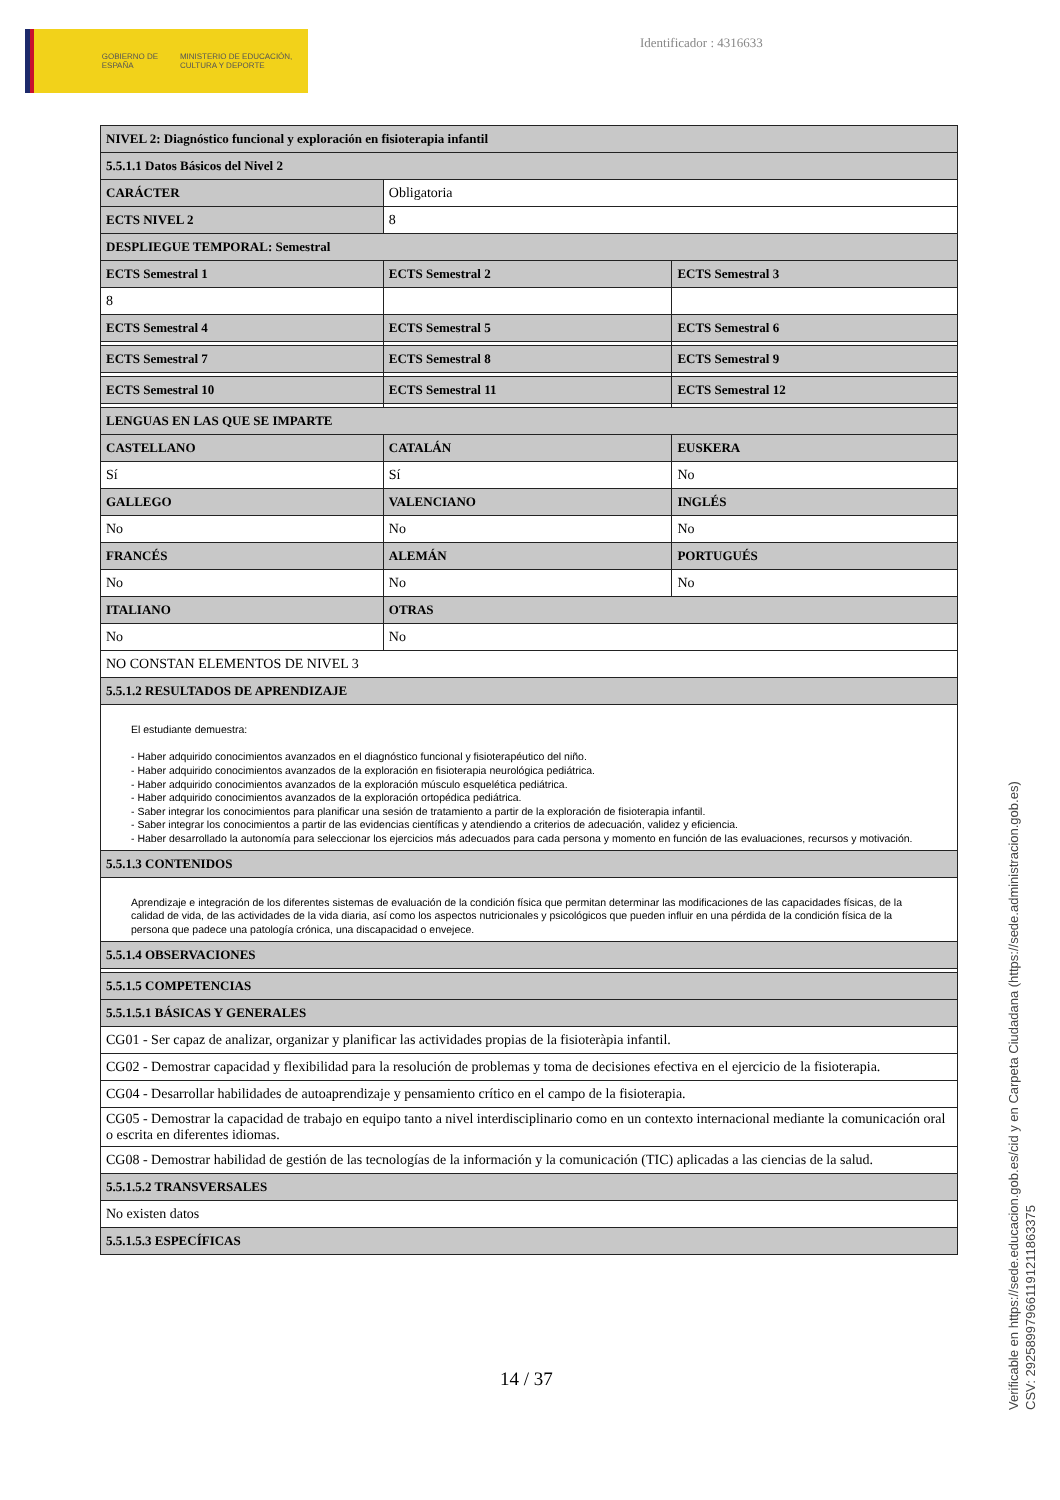GOBIERNO DE ESPAÑA
MINISTERIO DE EDUCACIÓN, CULTURA Y DEPORTE
Identificador : 4316633
| NIVEL 2: Diagnóstico funcional y exploración en fisioterapia infantil | | |
| 5.5.1.1 Datos Básicos del Nivel 2 | | |
| CARÁCTER | Obligatoria | |
| ECTS NIVEL 2 | 8 | |
| DESPLIEGUE TEMPORAL: Semestral | | |
| ECTS Semestral 1 | ECTS Semestral 2 | ECTS Semestral 3 |
| 8 | | |
| ECTS Semestral 4 | ECTS Semestral 5 | ECTS Semestral 6 |
| ECTS Semestral 7 | ECTS Semestral 8 | ECTS Semestral 9 |
| ECTS Semestral 10 | ECTS Semestral 11 | ECTS Semestral 12 |
| LENGUAS EN LAS QUE SE IMPARTE | | |
| CASTELLANO | CATALÁN | EUSKERA |
| Sí | Sí | No |
| GALLEGO | VALENCIANO | INGLÉS |
| No | No | No |
| FRANCÉS | ALEMÁN | PORTUGUÉS |
| No | No | No |
| ITALIANO | OTRAS | |
| No | No | |
| NO CONSTAN ELEMENTOS DE NIVEL 3 | | |
| 5.5.1.2 RESULTADOS DE APRENDIZAJE | | |
| El estudiante demuestra: - Haber adquirido conocimientos avanzados en el diagnóstico funcional y fisioterapéutico del niño. - Haber adquirido conocimientos avanzados de la exploración en fisioterapia neurológica pediátrica. - Haber adquirido conocimientos avanzados de la exploración músculo esquelética pediátrica. - Haber adquirido conocimientos avanzados de la exploración ortopédica pediátrica. - Saber integrar los conocimientos para planificar una sesión de tratamiento a partir de la exploración de fisioterapia infantil. - Saber integrar los conocimientos a partir de las evidencias científicas y atendiendo a criterios de adecuación, validez y eficiencia. - Haber desarrollado la autonomía para seleccionar los ejercicios más adecuados para cada persona y momento en función de las evaluaciones, recursos y motivación. | | |
| 5.5.1.3 CONTENIDOS | | |
| Aprendizaje e integración de los diferentes sistemas de evaluación de la condición física que permitan determinar las modificaciones de las capacidades físicas, de la calidad de vida, de las actividades de la vida diaria, así como los aspectos nutricionales y psicológicos que pueden influir en una pérdida de la condición física de la persona que padece una patología crónica, una discapacidad o envejece. | | |
| 5.5.1.4 OBSERVACIONES | | |
| 5.5.1.5 COMPETENCIAS | | |
| 5.5.1.5.1 BÁSICAS Y GENERALES | | |
| CG01 - Ser capaz de analizar, organizar y planificar las actividades propias de la fisioteràpia infantil. | | |
| CG02 - Demostrar capacidad y flexibilidad para la resolución de problemas y toma de decisiones efectiva en el ejercicio de la fisioterapia. | | |
| CG04 - Desarrollar habilidades de autoaprendizaje y pensamiento crítico en el campo de la fisioterapia. | | |
| CG05 - Demostrar la capacidad de trabajo en equipo tanto a nivel interdisciplinario como en un contexto internacional mediante la comunicación oral o escrita en diferentes idiomas. | | |
| CG08 - Demostrar habilidad de gestión de las tecnologías de la información y la comunicación (TIC) aplicadas a las ciencias de la salud. | | |
| 5.5.1.5.2 TRANSVERSALES | | |
| No existen datos | | |
| 5.5.1.5.3 ESPECÍFICAS | | |
14 / 37
Verificable en https://sede.educacion.gob.es/cid y en Carpeta Ciudadana (https://sede.administracion.gob.es)
CSV: 292589979661191211863375